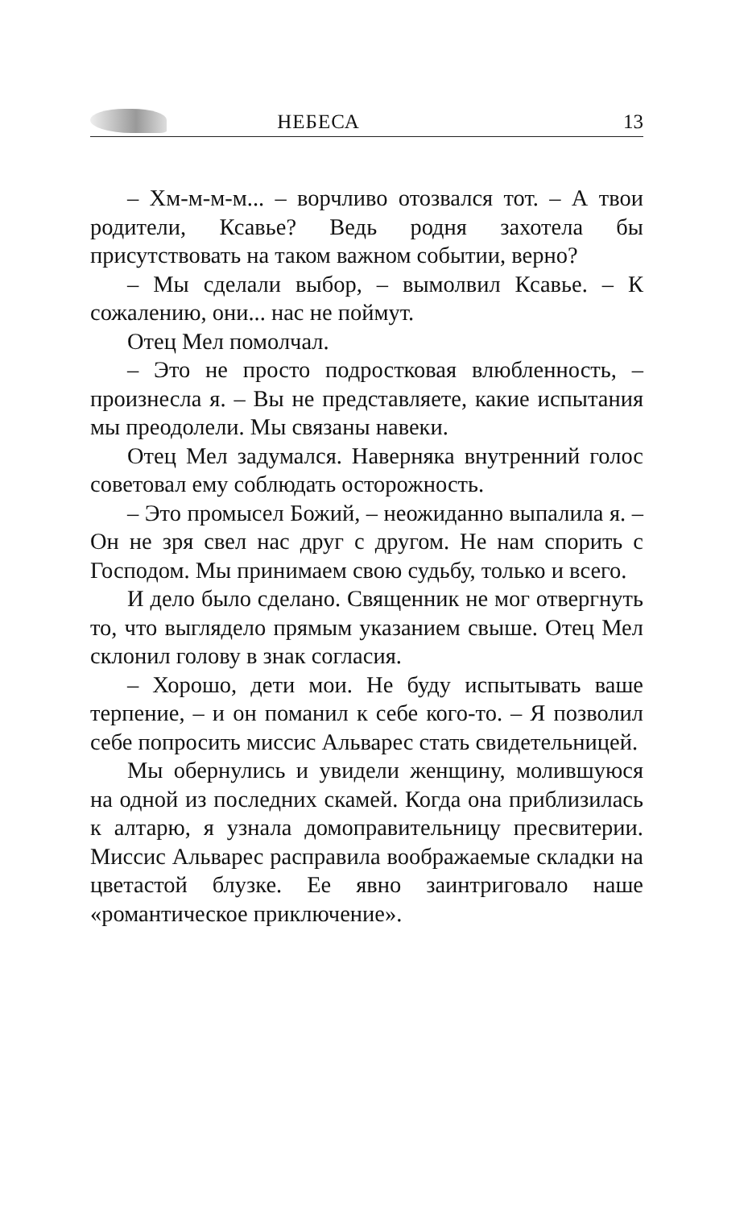НЕБЕСА 13
– Хм-м-м-м... – ворчливо отозвался тот. – А твои родители, Ксавье? Ведь родня захотела бы присутствовать на таком важном событии, верно?
– Мы сделали выбор, – вымолвил Ксавье. – К сожалению, они... нас не поймут.
Отец Мел помолчал.
– Это не просто подростковая влюбленность, – произнесла я. – Вы не представляете, какие испытания мы преодолели. Мы связаны навеки.
Отец Мел задумался. Наверняка внутренний голос советовал ему соблюдать осторожность.
– Это промысел Божий, – неожиданно выпалила я. – Он не зря свел нас друг с другом. Не нам спорить с Господом. Мы принимаем свою судьбу, только и всего.
И дело было сделано. Священник не мог отвергнуть то, что выглядело прямым указанием свыше. Отец Мел склонил голову в знак согласия.
– Хорошо, дети мои. Не буду испытывать ваше терпение, – и он поманил к себе кого-то. – Я позволил себе попросить миссис Альварес стать свидетельницей.
Мы обернулись и увидели женщину, молившуюся на одной из последних скамей. Когда она приблизилась к алтарю, я узнала домоправительницу пресвитерии. Миссис Альварес расправила воображаемые складки на цветастой блузке. Ее явно заинтриговало наше «романтическое приключение».